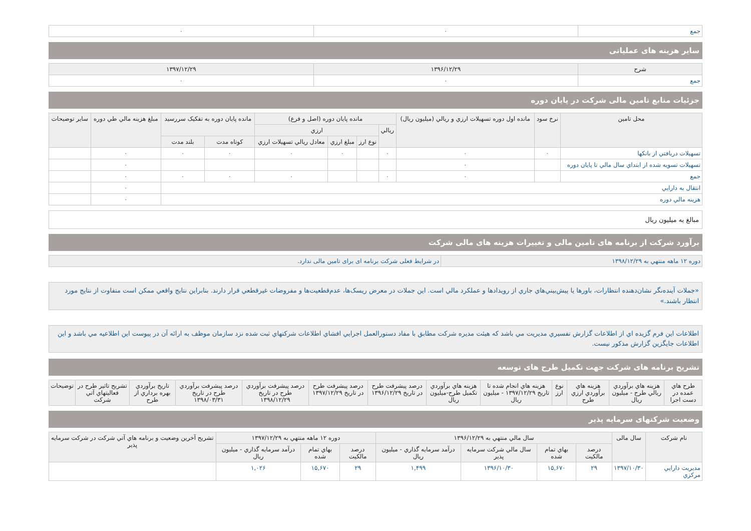| جمع | ۰ | ۰ |
سایر هزینه های عملیاتی
| شرح | ۱۳۹۶/۱۲/۲۹ | ۱۳۹۷/۱۲/۲۹ |
| --- | --- | --- |
| جمع | ۰ | ۰ |
جزئیات منابع تامین مالی شرکت در پایان دوره
| محل تامین | نرخ سود | مانده اول دوره تسهیلات ارزي و ريالي (ميليون ريال) | مانده پایان دوره (اصل و فرع) | | | | مانده پایان دوره به تفکیک سررسید | | مبلغ هزينه مالي طي دوره | ساير توضيحات |
| --- | --- | --- | --- | --- | --- | --- | --- | --- | --- | --- |
| | | | ريالي | ارزي | | | | | | |
| | | | | نوع ارز | مبلغ ارزي | معادل ريالي تسهيلات ارزي | کوتاه مدت | بلند مدت | | |
| تسهيلات دريافتي از بانکها | ۰ | ۰ | ۰ | | ۰ | ۰ | ۰ | ۰ | ۰ | |
| تسهيلات تسويه شده از ابتداي سال مالي تا پايان دوره | | ۰ | | | | | | | ۰ | |
| جمع | | ۰ | ۰ | | | ۰ | ۰ | ۰ | ۰ | |
| انتقال به دارايي | | | | | | | | | ۰ | |
| هزينه مالي دوره | | | | | | | | | ۰ | |
| مبالغ به میلیون ریال |
برآورد شرکت از برنامه های تامین مالی و تغییرات هزینه های مالی شرکت
| دوره ۱۲ ماهه منتهي به ۱۳۹۸/۱۲/۲۹ | در شرایط فعلی شرکت برنامه ای برای تامین مالی ندارد. |
«جملات آينده‌نگر نشان‌دهنده انتظارات، باورها يا پيش‌بيني‌هاي جاري از رويدادها و عملکرد مالي است. اين جملات در معرض ريسک‌ها، عدم‌قطعيت‌ها و مفروضات غيرقطعي قرار دارند. بنابراين نتايج واقعي ممکن است متفاوت از نتايج مورد انتظار باشند.»
اطلاعات این فرم گزيده اي از اطلاعات گزارش تفسيري مديريت مي باشد که هيئت مديره شرکت مطابق با مفاد دستورالعمل اجرايي افشاي اطلاعات شرکتهاي ثبت شده نزد سازمان موظف به ارائه آن در پيوست اين اطلاعيه مي باشد و اين اطلاعات جايگزين گزارش مذکور نيست.
تشریح برنامه های شرکت جهت تکمیل طرح های توسعه
| طرح هاي عمده در دست اجرا | هزينه هاي برآوردي ريالي طرح - ميليون ريال | هزينه هاي برآوردي ارزي طرح | نوع ارز | هزينه هاي انجام شده تا تاريخ ۱۳۹۷/۱۲/۲۹ - ميليون ريال | هزينه هاي برآوردي تکميل طرح-ميليون ريال | درصد پيشرفت طرح در تاريخ ۱۳۹۶/۱۲/۲۹ | درصد پيشرفت طرح در تاريخ ۱۳۹۷/۱۲/۲۹ | درصد پيشرفت برآوردي طرح در تاريخ ۱۳۹۸/۱۲/۲۹ | درصد پيشرفت برآوردي طرح در تاريخ ۱۳۹۸/۰۳/۳۱ | تاريخ برآوردي بهره برداري از طرح | تشريح تاثير طرح در فعاليتهاي آتي شرکت | توضيحات |
| --- | --- | --- | --- | --- | --- | --- | --- | --- | --- | --- | --- | --- |
وضعیت شرکتهای سرمایه پذیر
| نام شرکت | سال مالی | سال مالي منتهي به ۱۳۹۶/۱۲/۲۹ | | | | دوره ۱۲ ماهه منتهي به ۱۳۹۷/۱۲/۲۹ | | | تشريح آخرين وضعيت و برنامه هاي آتي شرکت در شرکت سرمايه پذير |
| --- | --- | --- | --- | --- | --- | --- | --- | --- | --- |
| | | درصد مالکيت | بهاي تمام شده | سال مالي شرکت سرمايه پذير | درآمد سرمايه گذاري - ميليون ريال | درصد مالکيت | بهاي تمام شده | درآمد سرمايه گذاري - ميليون ريال | |
| مديريت دارايي مرکزي | ۱۳۹۷/۱۰/۳۰ | ۲۹ | ۱۵,۶۷۰ | ۱۳۹۶/۱۰/۳۰ | ۱,۴۹۹ | ۲۹ | ۱۵,۶۷۰ | ۱,۰۲۶ | |